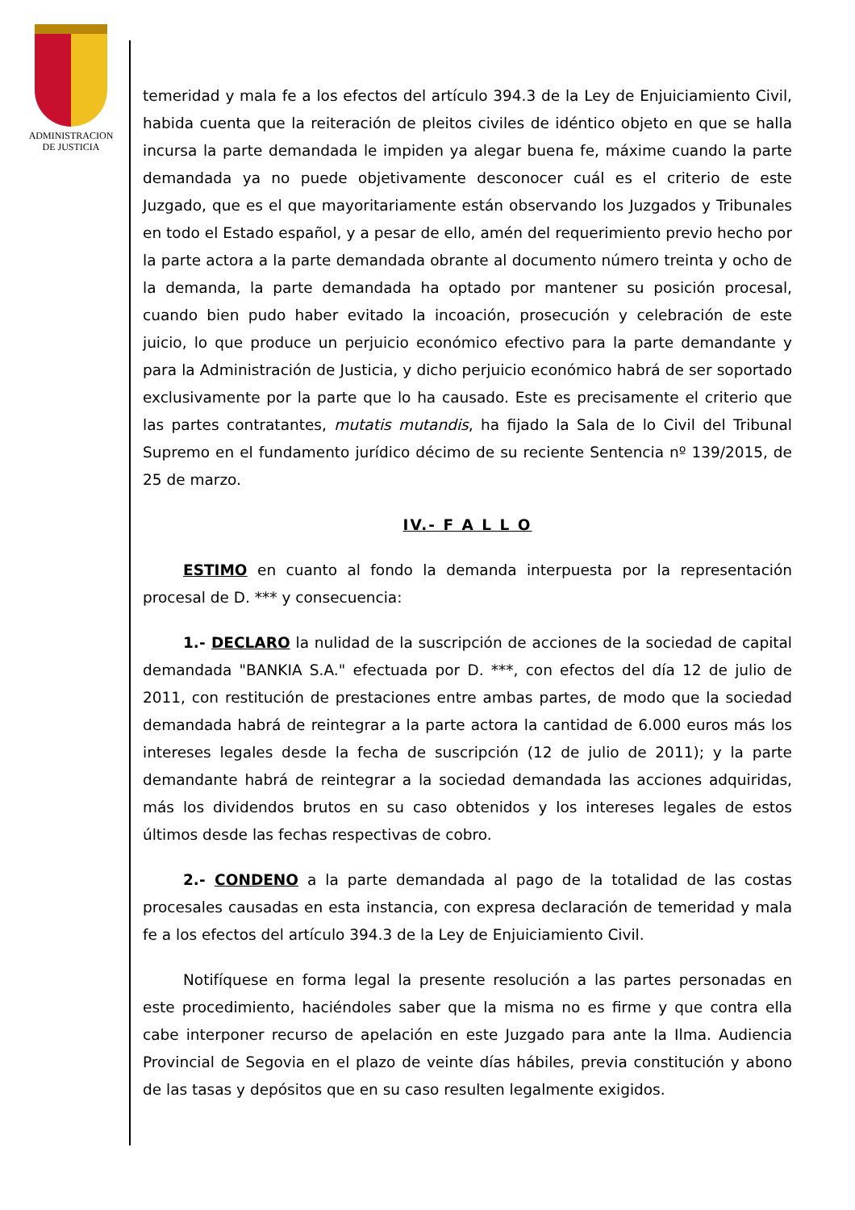ADMINISTRACION
DE JUSTICIA
temeridad y mala fe a los efectos del artículo 394.3 de la Ley de Enjuiciamiento Civil, habida cuenta que la reiteración de pleitos civiles de idéntico objeto en que se halla incursa la parte demandada le impiden ya alegar buena fe, máxime cuando la parte demandada ya no puede objetivamente desconocer cuál es el criterio de este Juzgado, que es el que mayoritariamente están observando los Juzgados y Tribunales en todo el Estado español, y a pesar de ello, amén del requerimiento previo hecho por la parte actora a la parte demandada obrante al documento número treinta y ocho de la demanda, la parte demandada ha optado por mantener su posición procesal, cuando bien pudo haber evitado la incoación, prosecución y celebración de este juicio, lo que produce un perjuicio económico efectivo para la parte demandante y para la Administración de Justicia, y dicho perjuicio económico habrá de ser soportado exclusivamente por la parte que lo ha causado. Este es precisamente el criterio que las partes contratantes, mutatis mutandis, ha fijado la Sala de lo Civil del Tribunal Supremo en el fundamento jurídico décimo de su reciente Sentencia nº 139/2015, de 25 de marzo.
IV.- F A L L O
ESTIMO en cuanto al fondo la demanda interpuesta por la representación procesal de D. *** y consecuencia:
1.- DECLARO la nulidad de la suscripción de acciones de la sociedad de capital demandada "BANKIA S.A." efectuada por D. ***, con efectos del día 12 de julio de 2011, con restitución de prestaciones entre ambas partes, de modo que la sociedad demandada habrá de reintegrar a la parte actora la cantidad de 6.000 euros más los intereses legales desde la fecha de suscripción (12 de julio de 2011); y la parte demandante habrá de reintegrar a la sociedad demandada las acciones adquiridas, más los dividendos brutos en su caso obtenidos y los intereses legales de estos últimos desde las fechas respectivas de cobro.
2.- CONDENO a la parte demandada al pago de la totalidad de las costas procesales causadas en esta instancia, con expresa declaración de temeridad y mala fe a los efectos del artículo 394.3 de la Ley de Enjuiciamiento Civil.
Notifíquese en forma legal la presente resolución a las partes personadas en este procedimiento, haciéndoles saber que la misma no es firme y que contra ella cabe interponer recurso de apelación en este Juzgado para ante la Ilma. Audiencia Provincial de Segovia en el plazo de veinte días hábiles, previa constitución y abono de las tasas y depósitos que en su caso resulten legalmente exigidos.